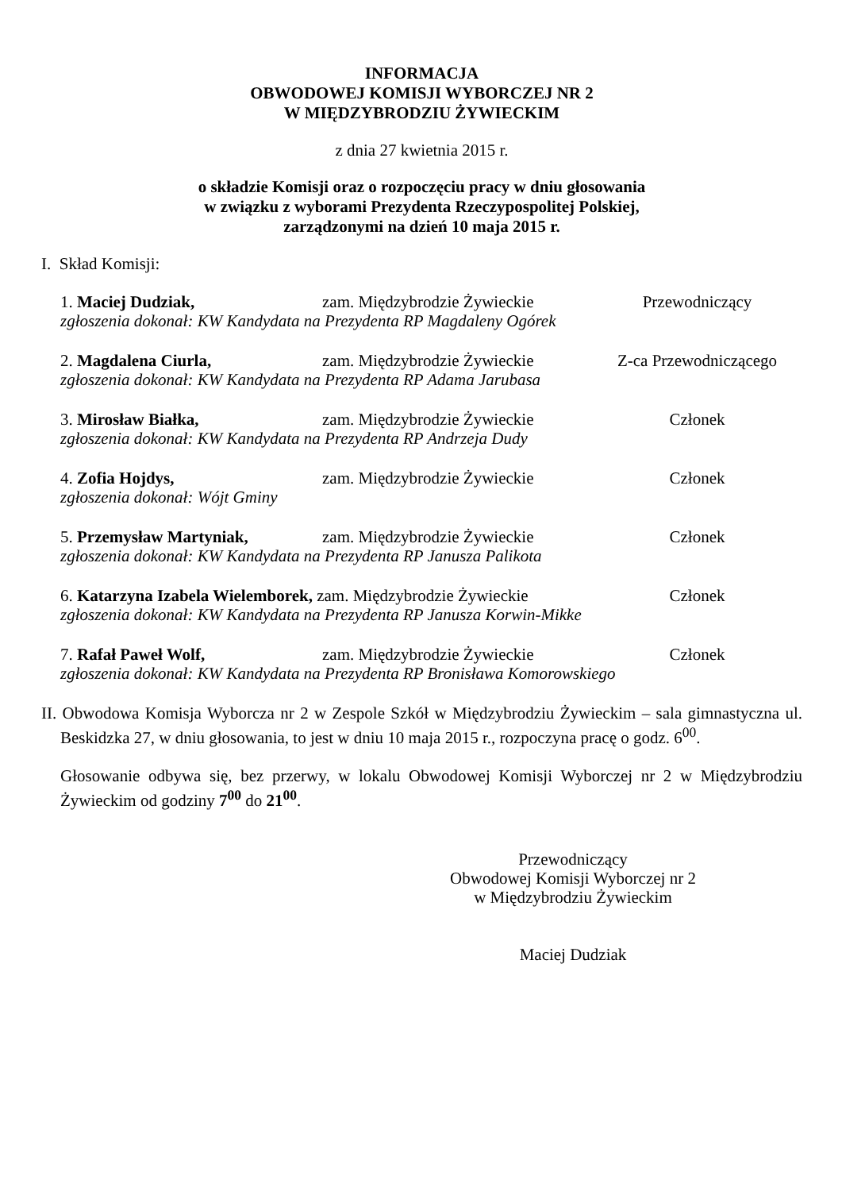INFORMACJA
OBWODOWEJ KOMISJI WYBORCZEJ NR 2
W MIĘDZYBRODZIU ŻYWIECKIM
z dnia 27 kwietnia 2015 r.
o składzie Komisji oraz o rozpoczęciu pracy w dniu głosowania
w związku z wyborami Prezydenta Rzeczypospolitej Polskiej,
zarządzonymi na dzień 10 maja 2015 r.
I. Skład Komisji:
1. Maciej Dudziak, zam. Międzybrodzie Żywieckie Przewodniczący
zgłoszenia dokonał: KW Kandydata na Prezydenta RP Magdaleny Ogórek
2. Magdalena Ciurla, zam. Międzybrodzie Żywieckie Z-ca Przewodniczącego
zgłoszenia dokonał: KW Kandydata na Prezydenta RP Adama Jarubasa
3. Mirosław Białka, zam. Międzybrodzie Żywieckie Członek
zgłoszenia dokonał: KW Kandydata na Prezydenta RP Andrzeja Dudy
4. Zofia Hojdys, zam. Międzybrodzie Żywieckie Członek
zgłoszenia dokonał: Wójt Gminy
5. Przemysław Martyniak, zam. Międzybrodzie Żywieckie Członek
zgłoszenia dokonał: KW Kandydata na Prezydenta RP Janusza Palikota
6. Katarzyna Izabela Wielemborek, zam. Międzybrodzie Żywieckie Członek
zgłoszenia dokonał: KW Kandydata na Prezydenta RP Janusza Korwin-Mikke
7. Rafał Paweł Wolf, zam. Międzybrodzie Żywieckie Członek
zgłoszenia dokonał: KW Kandydata na Prezydenta RP Bronisława Komorowskiego
II. Obwodowa Komisja Wyborcza nr 2 w Zespole Szkół w Międzybrodziu Żywieckim – sala gimnastyczna ul. Beskidzka 27, w dniu głosowania, to jest w dniu 10 maja 2015 r., rozpoczyna pracę o godz. 6<sup>00</sup>.
Głosowanie odbywa się, bez przerwy, w lokalu Obwodowej Komisji Wyborczej nr 2 w Międzybrodziu Żywieckim od godziny 7<sup>00</sup> do 21<sup>00</sup>.
Przewodniczący
Obwodowej Komisji Wyborczej nr 2
w Międzybrodziu Żywieckim
Maciej Dudziak